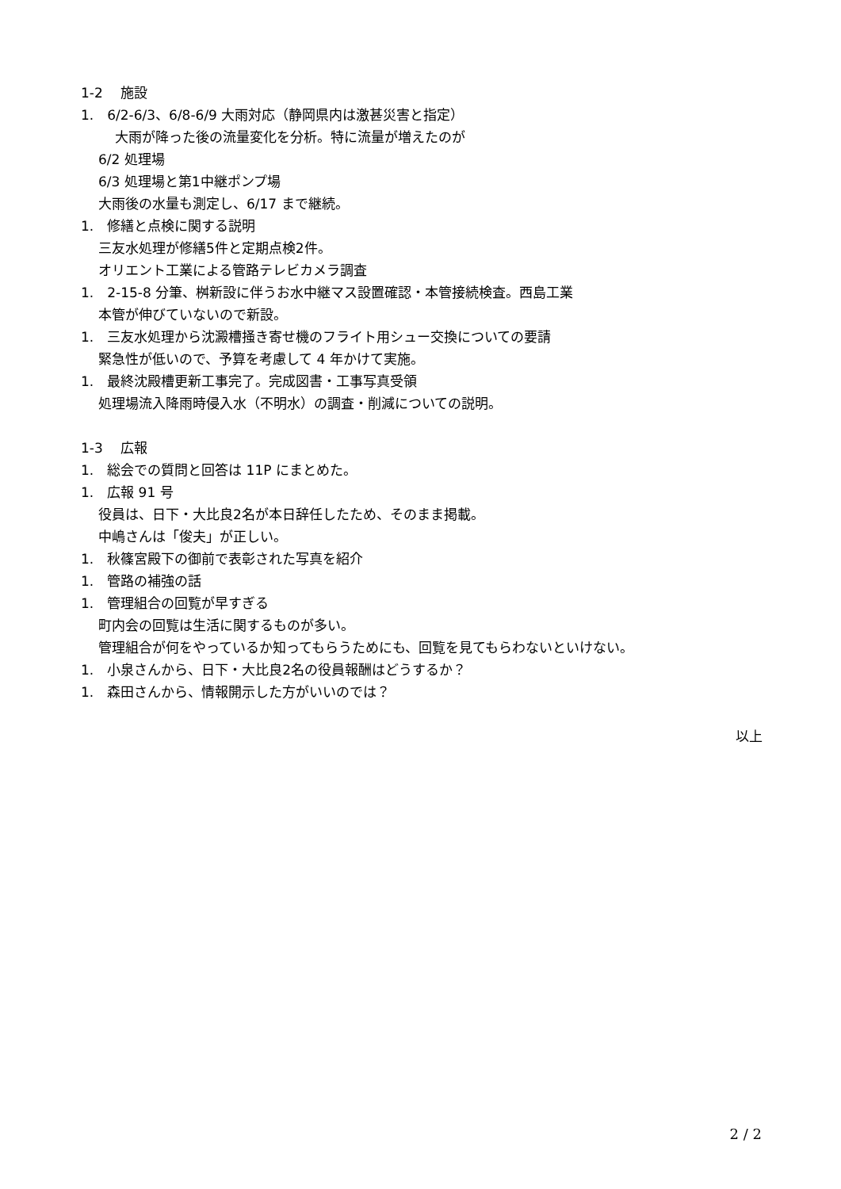1-2　 施設
1.　6/2-6/3、6/8-6/9 大雨対応（静岡県内は激甚災害と指定）
大雨が降った後の流量変化を分析。特に流量が増えたのが
6/2 処理場
6/3 処理場と第1中継ポンプ場
大雨後の水量も測定し、6/17 まで継続。
1.　修繕と点検に関する説明
三友水処理が修繕5件と定期点検2件。
オリエント工業による管路テレビカメラ調査
1.　2-15-8 分筆、桝新設に伴うお水中継マス設置確認・本管接続検査。西島工業
本管が伸びていないので新設。
1.　三友水処理から沈澱槽掻き寄せ機のフライト用シュー交換についての要請
緊急性が低いので、予算を考慮して 4 年かけて実施。
1.　最終沈殿槽更新工事完了。完成図書・工事写真受領
処理場流入降雨時侵入水（不明水）の調査・削減についての説明。
1-3　 広報
1.　総会での質問と回答は 11P にまとめた。
1.　広報 91 号
役員は、日下・大比良2名が本日辞任したため、そのまま掲載。
中嶋さんは「俊夫」が正しい。
1.　秋篠宮殿下の御前で表彰された写真を紹介
1.　管路の補強の話
1.　管理組合の回覧が早すぎる
町内会の回覧は生活に関するものが多い。
管理組合が何をやっているか知ってもらうためにも、回覧を見てもらわないといけない。
1.　小泉さんから、日下・大比良2名の役員報酬はどうするか？
1.　森田さんから、情報開示した方がいいのでは？
以上
2 / 2